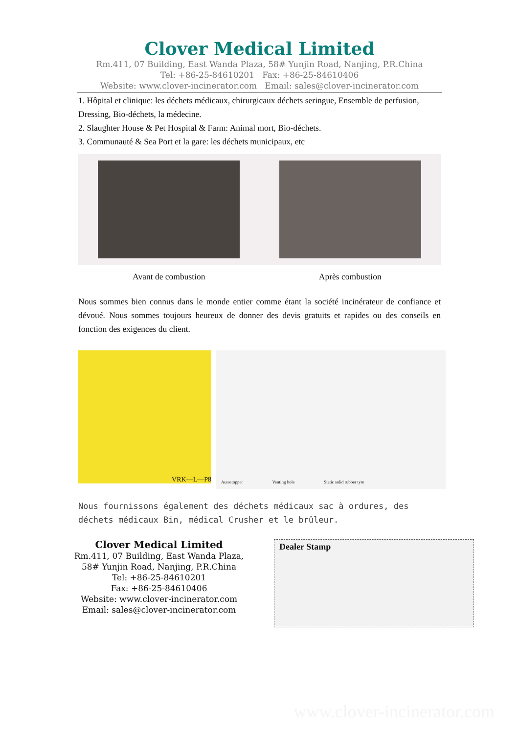Clover Medical Limited
Rm.411, 07 Building, East Wanda Plaza, 58# Yunjin Road, Nanjing, P.R.China
Tel: +86-25-84610201 Fax: +86-25-84610406
Website: www.clover-incinerator.com Email: sales@clover-incinerator.com
1. Hôpital et clinique: les déchets médicaux, chirurgicaux déchets seringue, Ensemble de perfusion, Dressing, Bio-déchets, la médecine.
2. Slaughter House & Pet Hospital & Farm: Animal mort, Bio-déchets.
3. Communauté & Sea Port et la gare: les déchets municipaux, etc
Avant de combustion Après combustion
Nous sommes bien connus dans le monde entier comme étant la société incinérateur de confiance et dévoué. Nous sommes toujours heureux de donner des devis gratuits et rapides ou des conseils en fonction des exigences du client.
VRK—L—P8
Autostopper Venting hole Static solid rubber tyre
Nous fournissons également des déchets médicaux sac à ordures, des déchets médicaux Bin, médical Crusher et le brûleur.
Clover Medical Limited
Rm.411, 07 Building, East Wanda Plaza,
58# Yunjin Road, Nanjing, P.R.China
Tel: +86-25-84610201
Fax: +86-25-84610406
Website: www.clover-incinerator.com
Email: sales@clover-incinerator.com
Dealer Stamp
www.clover-incinerator.com